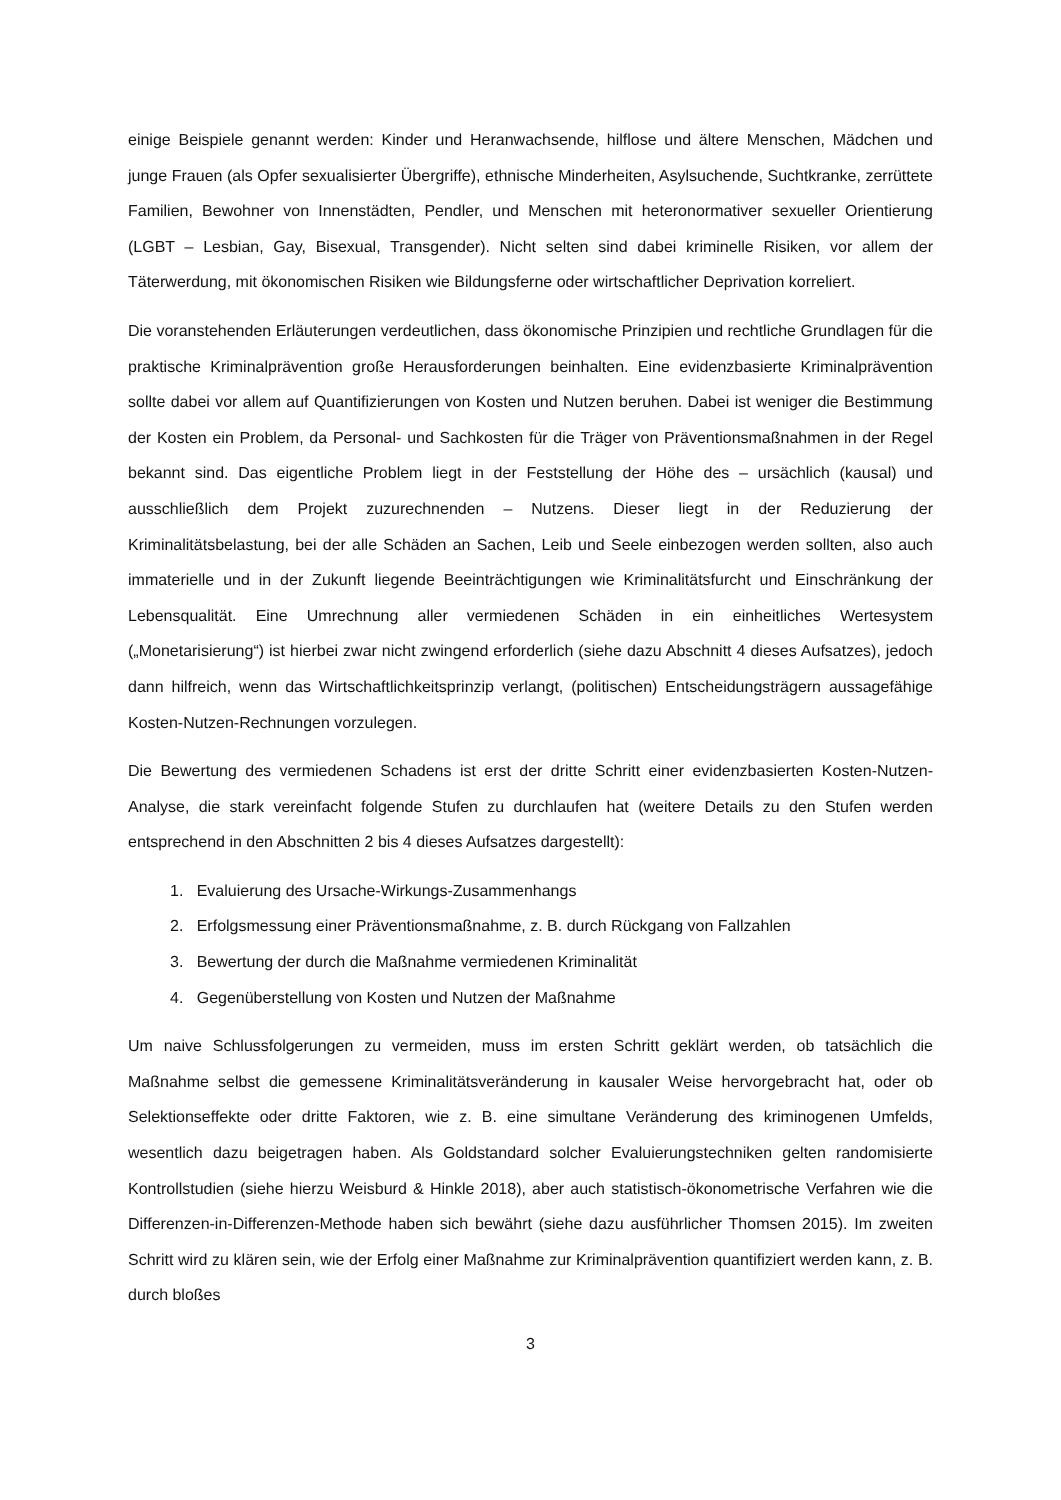einige Beispiele genannt werden: Kinder und Heranwachsende, hilflose und ältere Menschen, Mädchen und junge Frauen (als Opfer sexualisierter Übergriffe), ethnische Minderheiten, Asylsuchende, Suchtkranke, zerrüttete Familien, Bewohner von Innenstädten, Pendler, und Menschen mit heteronormativer sexueller Orientierung (LGBT – Lesbian, Gay, Bisexual, Transgender). Nicht selten sind dabei kriminelle Risiken, vor allem der Täterwerdung, mit ökonomischen Risiken wie Bildungsferne oder wirtschaftlicher Deprivation korreliert.
Die voranstehenden Erläuterungen verdeutlichen, dass ökonomische Prinzipien und rechtliche Grundlagen für die praktische Kriminalprävention große Herausforderungen beinhalten. Eine evidenzbasierte Kriminalprävention sollte dabei vor allem auf Quantifizierungen von Kosten und Nutzen beruhen. Dabei ist weniger die Bestimmung der Kosten ein Problem, da Personal- und Sachkosten für die Träger von Präventionsmaßnahmen in der Regel bekannt sind. Das eigentliche Problem liegt in der Feststellung der Höhe des – ursächlich (kausal) und ausschließlich dem Projekt zuzurechnenden – Nutzens. Dieser liegt in der Reduzierung der Kriminalitätsbelastung, bei der alle Schäden an Sachen, Leib und Seele einbezogen werden sollten, also auch immaterielle und in der Zukunft liegende Beeinträchtigungen wie Kriminalitätsfurcht und Einschränkung der Lebensqualität. Eine Umrechnung aller vermiedenen Schäden in ein einheitliches Wertesystem („Monetarisierung“) ist hierbei zwar nicht zwingend erforderlich (siehe dazu Abschnitt 4 dieses Aufsatzes), jedoch dann hilfreich, wenn das Wirtschaftlichkeitsprinzip verlangt, (politischen) Entscheidungsträgern aussagefähige Kosten-Nutzen-Rechnungen vorzulegen.
Die Bewertung des vermiedenen Schadens ist erst der dritte Schritt einer evidenzbasierten Kosten-Nutzen-Analyse, die stark vereinfacht folgende Stufen zu durchlaufen hat (weitere Details zu den Stufen werden entsprechend in den Abschnitten 2 bis 4 dieses Aufsatzes dargestellt):
1. Evaluierung des Ursache-Wirkungs-Zusammenhangs
2. Erfolgsmessung einer Präventionsmaßnahme, z. B. durch Rückgang von Fallzahlen
3. Bewertung der durch die Maßnahme vermiedenen Kriminalität
4. Gegenüberstellung von Kosten und Nutzen der Maßnahme
Um naive Schlussfolgerungen zu vermeiden, muss im ersten Schritt geklärt werden, ob tatsächlich die Maßnahme selbst die gemessene Kriminalitätsveränderung in kausaler Weise hervorgebracht hat, oder ob Selektionseffekte oder dritte Faktoren, wie z. B. eine simultane Veränderung des kriminogenen Umfelds, wesentlich dazu beigetragen haben. Als Goldstandard solcher Evaluierungstechniken gelten randomisierte Kontrollstudien (siehe hierzu Weisburd & Hinkle 2018), aber auch statistisch-ökonometrische Verfahren wie die Differenzen-in-Differenzen-Methode haben sich bewährt (siehe dazu ausführlicher Thomsen 2015). Im zweiten Schritt wird zu klären sein, wie der Erfolg einer Maßnahme zur Kriminalprävention quantifiziert werden kann, z. B. durch bloßes
3